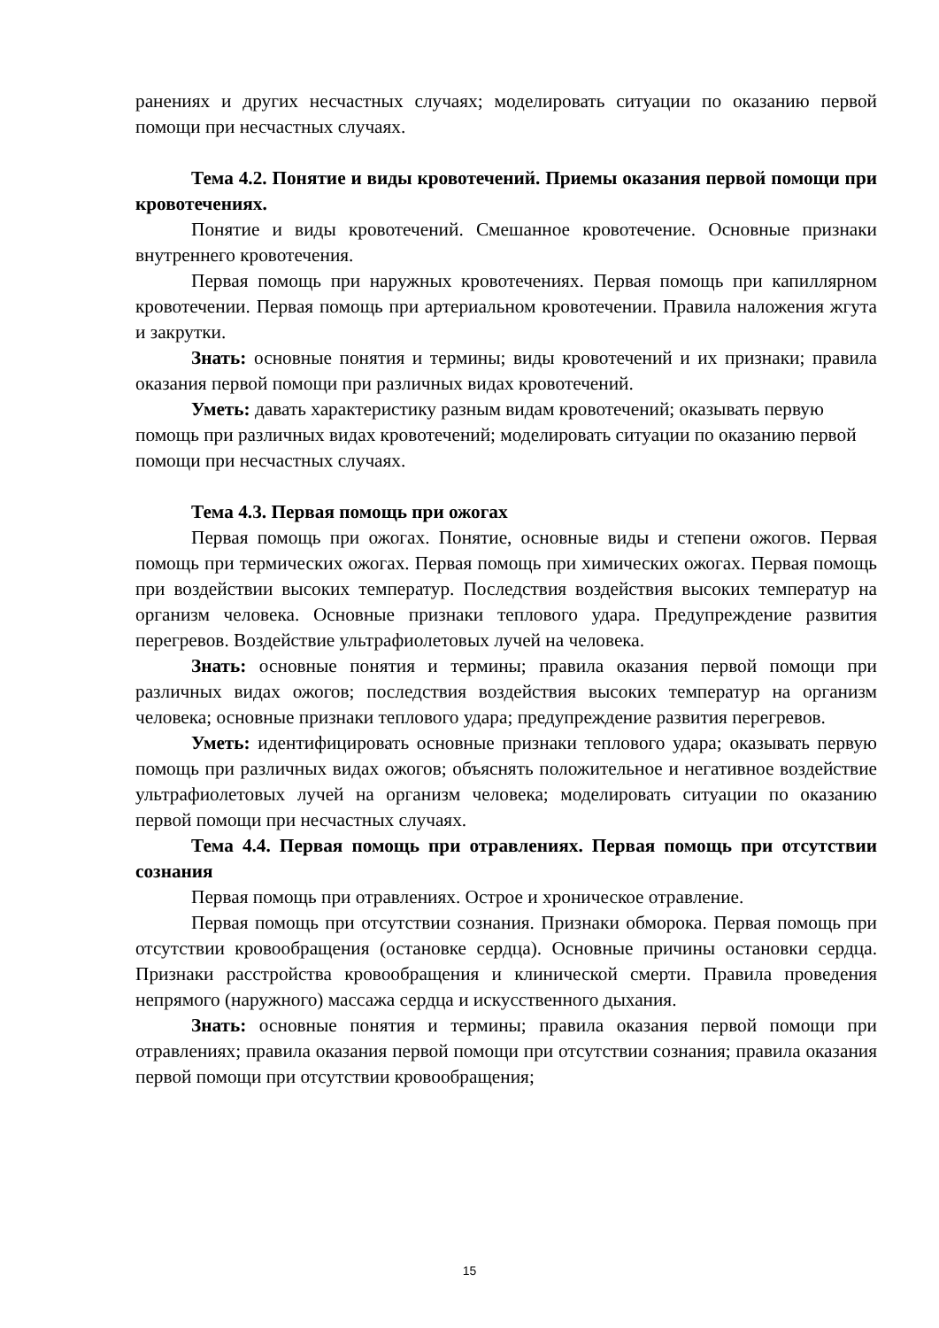ранениях и других несчастных случаях; моделировать ситуации по оказанию первой помощи при несчастных случаях.
Тема 4.2. Понятие и виды кровотечений. Приемы оказания первой помощи при кровотечениях.
Понятие и виды кровотечений. Смешанное кровотечение. Основные признаки внутреннего кровотечения.
Первая помощь при наружных кровотечениях. Первая помощь при капиллярном кровотечении. Первая помощь при артериальном кровотечении. Правила наложения жгута и закрутки.
Знать: основные понятия и термины; виды кровотечений и их признаки; правила оказания первой помощи при различных видах кровотечений.
Уметь: давать характеристику разным видам кровотечений; оказывать первую помощь при различных видах кровотечений; моделировать ситуации по оказанию первой помощи при несчастных случаях.
Тема 4.3. Первая помощь при ожогах
Первая помощь при ожогах. Понятие, основные виды и степени ожогов. Первая помощь при термических ожогах. Первая помощь при химических ожогах. Первая помощь при воздействии высоких температур. Последствия воздействия высоких температур на организм человека. Основные признаки теплового удара. Предупреждение развития перегревов. Воздействие ультрафиолетовых лучей на человека.
Знать: основные понятия и термины; правила оказания первой помощи при различных видах ожогов; последствия воздействия высоких температур на организм человека; основные признаки теплового удара; предупреждение развития перегревов.
Уметь: идентифицировать основные признаки теплового удара; оказывать первую помощь при различных видах ожогов; объяснять положительное и негативное воздействие ультрафиолетовых лучей на организм человека; моделировать ситуации по оказанию первой помощи при несчастных случаях.
Тема 4.4. Первая помощь при отравлениях. Первая помощь при отсутствии сознания
Первая помощь при отравлениях. Острое и хроническое отравление.
Первая помощь при отсутствии сознания. Признаки обморока. Первая помощь при отсутствии кровообращения (остановке сердца). Основные причины остановки сердца. Признаки расстройства кровообращения и клинической смерти. Правила проведения непрямого (наружного) массажа сердца и искусственного дыхания.
Знать: основные понятия и термины; правила оказания первой помощи при отравлениях; правила оказания первой помощи при отсутствии сознания; правила оказания первой помощи при отсутствии кровообращения;
15